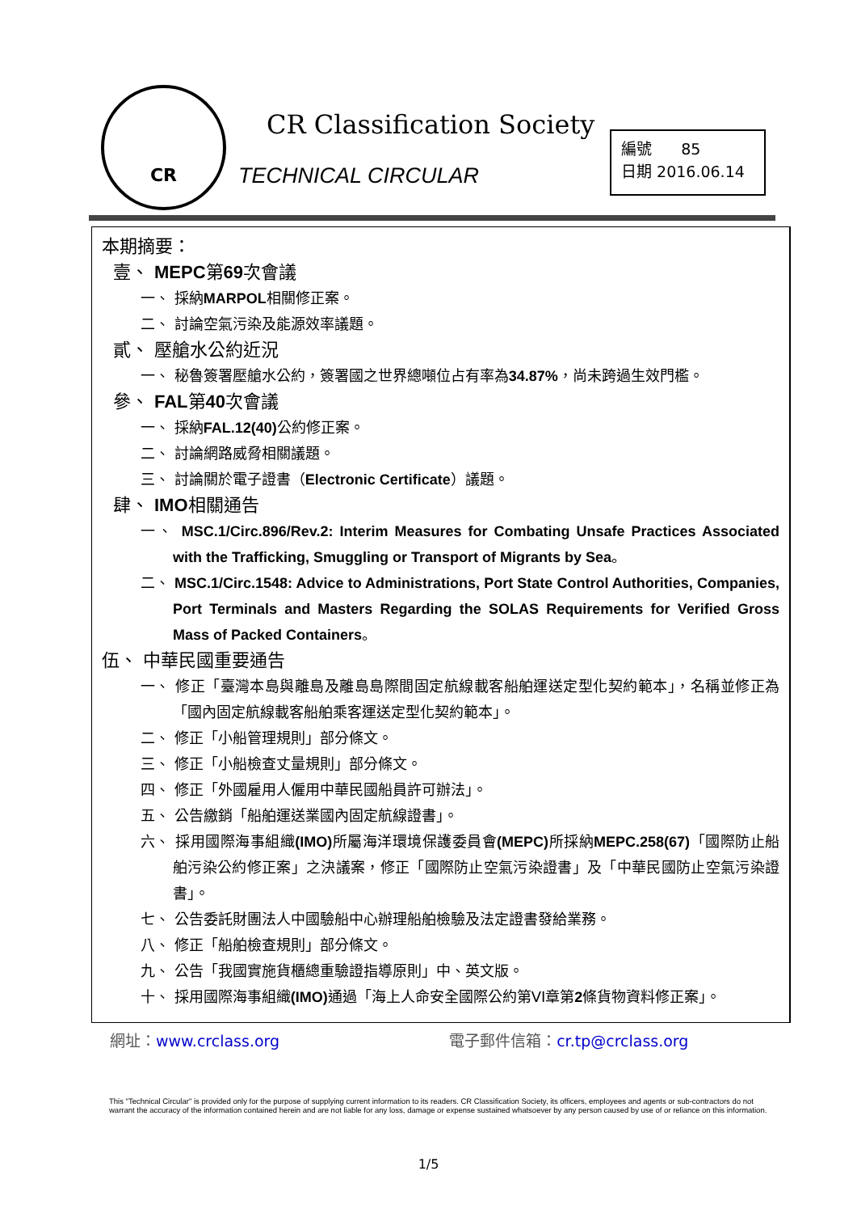CR
CR Classification Society
TECHNICAL CIRCULAR
編號 85
日期 2016.06.14
本期摘要：
壹、 MEPC第69次會議
一、 採納MARPOL相關修正案。
二、 討論空氣污染及能源效率議題。
貳、 壓艙水公約近況
一、 秘魯簽署壓艙水公約，簽署國之世界總噸位占有率為34.87%，尚未跨過生效門檻。
參、 FAL第40次會議
一、 採納FAL.12(40) 公約修正案。
二、 討論網路威脅相關議題。
三、 討論關於電子證書（Electronic Certificate）議題。
肆、 IMO相關通告
一、 MSC.1/Circ.896/Rev.2: Interim Measures for Combating Unsafe Practices Associated with the Trafficking, Smuggling or Transport of Migrants by Sea。
二、 MSC.1/Circ.1548: Advice to Administrations, Port State Control Authorities, Companies, Port Terminals and Masters Regarding the SOLAS Requirements for Verified Gross Mass of Packed Containers。
伍、 中華民國重要通告
一、 修正「臺灣本島與離島及離島島際間固定航線載客船舶運送定型化契約範本」，名稱並修正為「國內固定航線載客船舶乘客運送定型化契約範本」。
二、 修正「小船管理規則」部分條文。
三、 修正「小船檢查丈量規則」部分條文。
四、 修正「外國雇用人僱用中華民國船員許可辦法」。
五、 公告繳銷「船舶運送業國內固定航線證書」。
六、 採用國際海事組織(IMO) 所屬海洋環境保護委員會(MEPC) 所採納MEPC.258(67)「國際防止船舶污染公約修正案」之決議案，修正「國際防止空氣污染證書」及「中華民國防止空氣污染證書」。
七、 公告委託財團法人中國驗船中心辦理船舶檢驗及法定證書發給業務。
八、 修正「船舶檢查規則」部分條文。
九、 公告「我國實施貨櫃總重驗證指導原則」中、英文版。
十、 採用國際海事組織(IMO) 通過「海上人命安全國際公約第VI章第2條貨物資料修正案」。
網址：www.crclass.org 電子郵件信箱：cr.tp@crclass.org
This "Technical Circular" is provided only for the purpose of supplying current information to its readers. CR Classification Society, its officers, employees and agents or sub-contractors do not warrant the accuracy of the information contained herein and are not liable for any loss, damage or expense sustained whatsoever by any person caused by use of or reliance on this information.
1/5